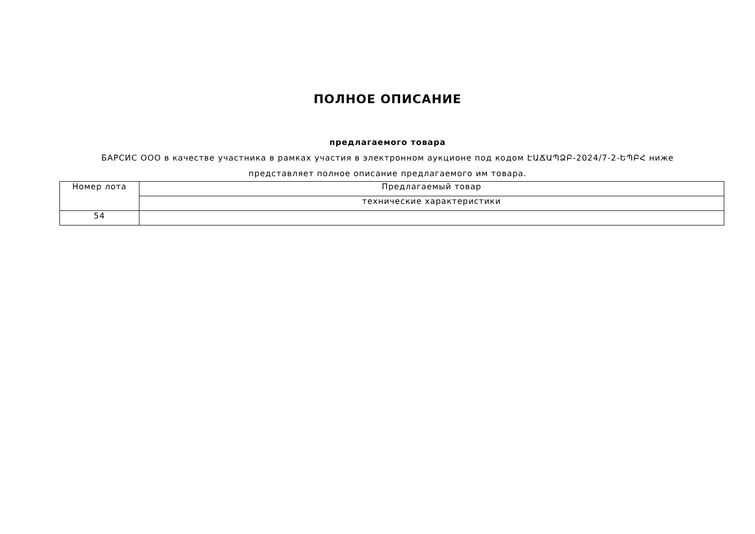ПОЛНОЕ ОПИСАНИЕ
предлагаемого товара
БАРСИС ООО в качестве участника в рамках участия в электронном аукционе под кодом ԷԱՃԱՊՁԲ-2024/7-2-ԵՊԲՀ ниже
представляет полное описание предлагаемого им товара.
| Номер лота | Предлагаемый товар |
| | технические характеристики |
| 54 | |